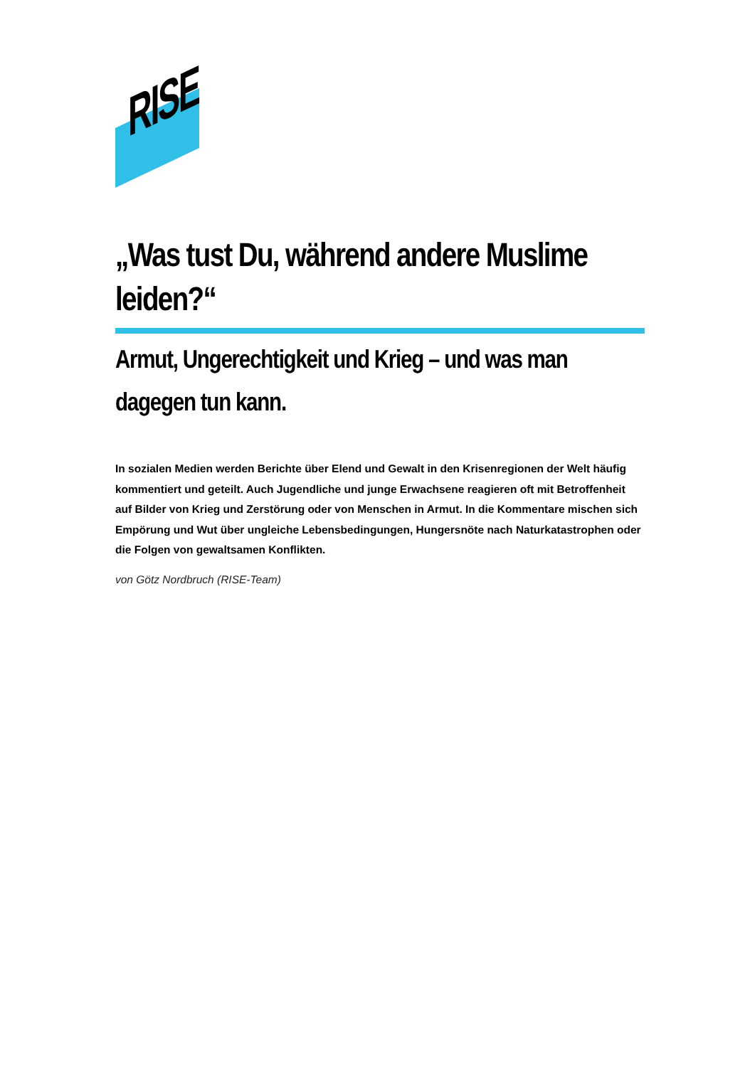RISE
„Was tust Du, während andere Muslime leiden?“
Armut, Ungerechtigkeit und Krieg – und was man dagegen tun kann.
In sozialen Medien werden Berichte über Elend und Gewalt in den Krisenregionen der Welt häufig kommentiert und geteilt. Auch Jugendliche und junge Erwachsene reagieren oft mit Betroffenheit auf Bilder von Krieg und Zerstörung oder von Menschen in Armut. In die Kommentare mischen sich Empörung und Wut über ungleiche Lebensbedingungen, Hungersnöte nach Naturkatastrophen oder die Folgen von gewaltsamen Konflikten.
von Götz Nordbruch (RISE-Team)